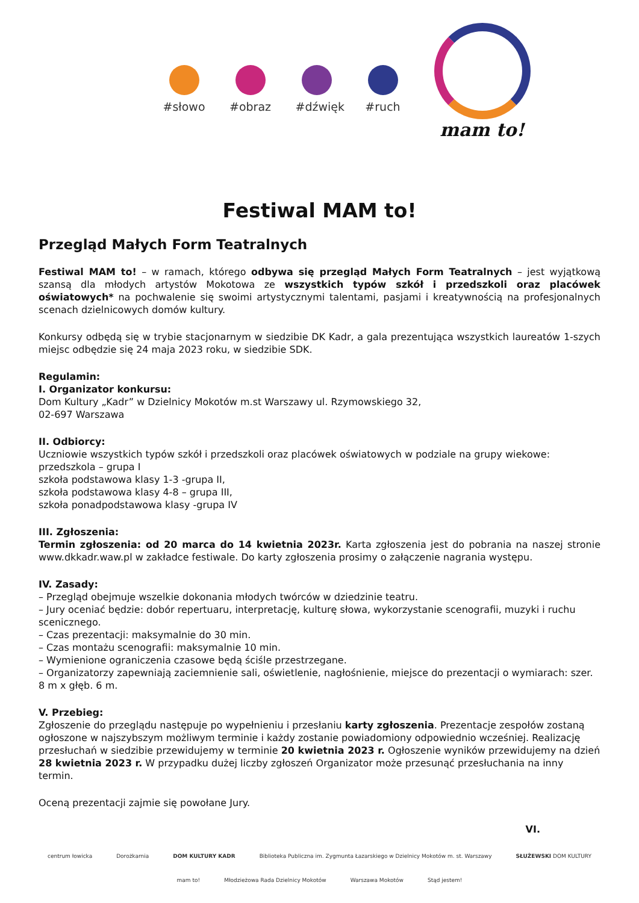#słowo #obraz #dźwięk
#ruch
mam to!
Festiwal MAM to!
Przegląd Małych Form Teatralnych
Festiwal MAM to! – w ramach, którego odbywa się przegląd Małych Form Teatralnych – jest wyjątkową szansą dla młodych artystów Mokotowa ze wszystkich typów szkół i przedszkoli oraz placówek oświatowych* na pochwalenie się swoimi artystycznymi talentami, pasjami i kreatywnością na profesjonalnych scenach dzielnicowych domów kultury.
Konkursy odbędą się w trybie stacjonarnym w siedzibie DK Kadr, a gala prezentująca wszystkich laureatów 1-szych miejsc odbędzie się 24 maja 2023 roku, w siedzibie SDK.
Regulamin:
I. Organizator konkursu:
Dom Kultury „Kadr” w Dzielnicy Mokotów m.st Warszawy ul. Rzymowskiego 32,
02-697 Warszawa
II. Odbiorcy:
Uczniowie wszystkich typów szkół i przedszkoli oraz placówek oświatowych w podziale na grupy wiekowe:
przedszkola – grupa I
szkoła podstawowa klasy 1-3 -grupa II,
szkoła podstawowa klasy 4-8 – grupa III,
szkoła ponadpodstawowa klasy -grupa IV
III. Zgłoszenia:
Termin zgłoszenia: od 20 marca do 14 kwietnia 2023r. Karta zgłoszenia jest do pobrania na naszej stronie www.dkkadr.waw.pl w zakładce festiwale. Do karty zgłoszenia prosimy o załączenie nagrania występu.
IV. Zasady:
– Przegląd obejmuje wszelkie dokonania młodych twórców w dziedzinie teatru.
– Jury oceniać będzie: dobór repertuaru, interpretację, kulturę słowa, wykorzystanie scenografii, muzyki i ruchu scenicznego.
– Czas prezentacji: maksymalnie do 30 min.
– Czas montażu scenografii: maksymalnie 10 min.
– Wymienione ograniczenia czasowe będą ściśle przestrzegane.
– Organizatorzy zapewniają zaciemnienie sali, oświetlenie, nagłośnienie, miejsce do prezentacji o wymiarach: szer. 8 m x głęb. 6 m.
V. Przebieg:
Zgłoszenie do przeglądu następuje po wypełnieniu i przesłaniu karty zgłoszenia. Prezentacje zespołów zostaną ogłoszone w najszybszym możliwym terminie i każdy zostanie powiadomiony odpowiednio wcześniej. Realizację przesłuchań w siedzibie przewidujemy w terminie 20 kwietnia 2023 r. Ogłoszenie wyników przewidujemy na dzień 28 kwietnia 2023 r. W przypadku dużej liczby zgłoszeń Organizator może przesunąć przesłuchania na inny termin.
Oceną prezentacji zajmie się powołane Jury.
VI.
centrum łowicka Dorożkarnia DOM KULTURY KADR Biblioteka Publiczna im. Zygmunta Łazarskiego w Dzielnicy Mokotów m. st. Warszawy SŁUŻEWSKI DOM KULTURY
mam to! Młodzieżowa Rada Dzielnicy Mokotów Warszawa Mokotów Stąd jestem!